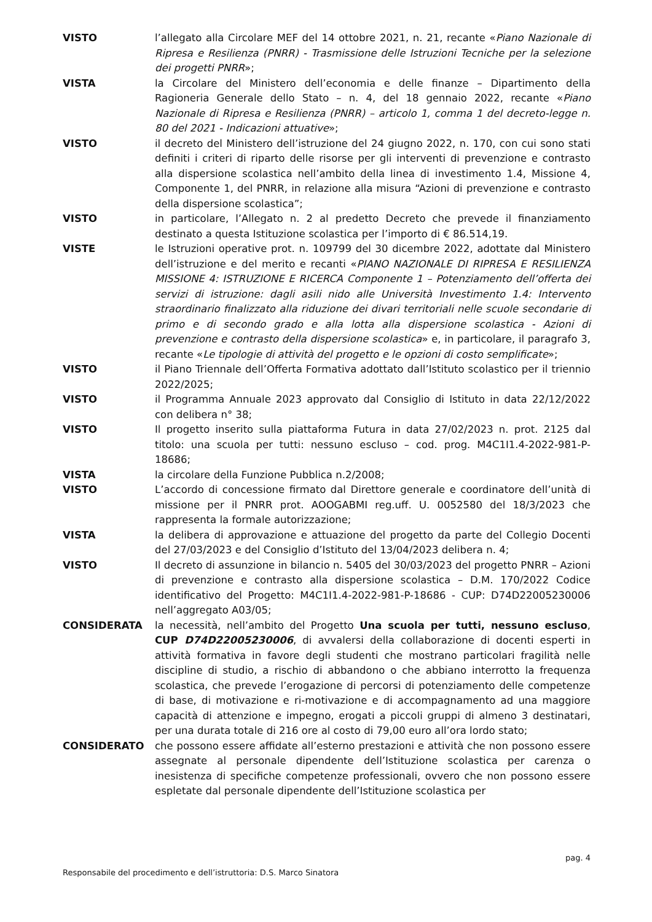VISTO l’allegato alla Circolare MEF del 14 ottobre 2021, n. 21, recante «Piano Nazionale di Ripresa e Resilienza (PNRR) - Trasmissione delle Istruzioni Tecniche per la selezione dei progetti PNRR»;
VISTA la Circolare del Ministero dell’economia e delle finanze – Dipartimento della Ragioneria Generale dello Stato – n. 4, del 18 gennaio 2022, recante «Piano Nazionale di Ripresa e Resilienza (PNRR) – articolo 1, comma 1 del decreto-legge n. 80 del 2021 - Indicazioni attuative»;
VISTO il decreto del Ministero dell’istruzione del 24 giugno 2022, n. 170, con cui sono stati definiti i criteri di riparto delle risorse per gli interventi di prevenzione e contrasto alla dispersione scolastica nell’ambito della linea di investimento 1.4, Missione 4, Componente 1, del PNRR, in relazione alla misura “Azioni di prevenzione e contrasto della dispersione scolastica”;
VISTO in particolare, l’Allegato n. 2 al predetto Decreto che prevede il finanziamento destinato a questa Istituzione scolastica per l’importo di € 86.514,19.
VISTE le Istruzioni operative prot. n. 109799 del 30 dicembre 2022, adottate dal Ministero dell’istruzione e del merito e recanti «PIANO NAZIONALE DI RIPRESA E RESILIENZA MISSIONE 4: ISTRUZIONE E RICERCA Componente 1 – Potenziamento dell’offerta dei servizi di istruzione: dagli asili nido alle Università Investimento 1.4: Intervento straordinario finalizzato alla riduzione dei divari territoriali nelle scuole secondarie di primo e di secondo grado e alla lotta alla dispersione scolastica - Azioni di prevenzione e contrasto della dispersione scolastica» e, in particolare, il paragrafo 3, recante «Le tipologie di attività del progetto e le opzioni di costo semplificate»;
VISTO il Piano Triennale dell’Offerta Formativa adottato dall’Istituto scolastico per il triennio 2022/2025;
VISTO il Programma Annuale 2023 approvato dal Consiglio di Istituto in data 22/12/2022 con delibera n° 38;
VISTO Il progetto inserito sulla piattaforma Futura in data 27/02/2023 n. prot. 2125 dal titolo: una scuola per tutti: nessuno escluso – cod. prog. M4C1I1.4-2022-981-P- 18686;
VISTA la circolare della Funzione Pubblica n.2/2008;
VISTO L’accordo di concessione firmato dal Direttore generale e coordinatore dell’unità di missione per il PNRR prot. AOOGABMI reg.uff. U. 0052580 del 18/3/2023 che rappresenta la formale autorizzazione;
VISTA la delibera di approvazione e attuazione del progetto da parte del Collegio Docenti del 27/03/2023 e del Consiglio d’Istituto del 13/04/2023 delibera n. 4;
VISTO Il decreto di assunzione in bilancio n. 5405 del 30/03/2023 del progetto PNRR – Azioni di prevenzione e contrasto alla dispersione scolastica – D.M. 170/2022 Codice identificativo del Progetto: M4C1I1.4-2022-981-P-18686 - CUP: D74D22005230006 nell’aggregato A03/05;
CONSIDERATA la necessità, nell’ambito del Progetto Una scuola per tutti, nessuno escluso, CUP D74D22005230006, di avvalersi della collaborazione di docenti esperti in attività formativa in favore degli studenti che mostrano particolari fragilità nelle discipline di studio, a rischio di abbandono o che abbiano interrotto la frequenza scolastica, che prevede l’erogazione di percorsi di potenziamento delle competenze di base, di motivazione e ri-motivazione e di accompagnamento ad una maggiore capacità di attenzione e impegno, erogati a piccoli gruppi di almeno 3 destinatari, per una durata totale di 216 ore al costo di 79,00 euro all’ora lordo stato;
CONSIDERATO che possono essere affidate all’esterno prestazioni e attività che non possono essere assegnate al personale dipendente dell’Istituzione scolastica per carenza o inesistenza di specifiche competenze professionali, ovvero che non possono essere espletate dal personale dipendente dell’Istituzione scolastica per
pag. 4
Responsabile del procedimento e dell’istruttoria: D.S. Marco Sinatora